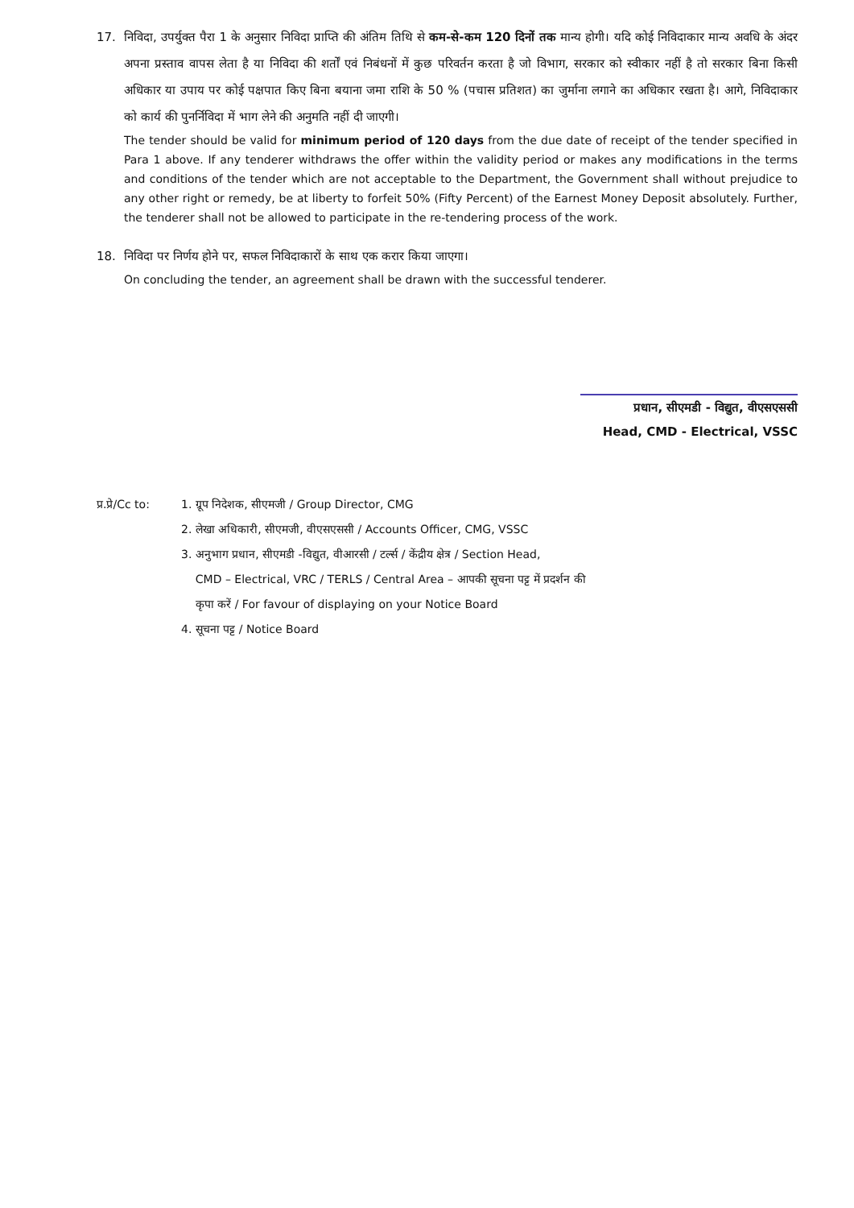17. निविदा, उपर्युक्त पैरा 1 के अनुसार निविदा प्राप्ति की अंतिम तिथि से कम-से-कम 120 दिनों तक मान्य होगी। यदि कोई निविदाकार मान्य अवधि के अंदर अपना प्रस्ताव वापस लेता है या निविदा की शर्तों एवं निबंधनों में कुछ परिवर्तन करता है जो विभाग, सरकार को स्वीकार नहीं है तो सरकार बिना किसी अधिकार या उपाय पर कोई पक्षपात किए बिना बयाना जमा राशि के 50 % (पचास प्रतिशत) का जुर्माना लगाने का अधिकार रखता है। आगे, निविदाकार को कार्य की पुनर्निविदा में भाग लेने की अनुमति नहीं दी जाएगी।
The tender should be valid for minimum period of 120 days from the due date of receipt of the tender specified in Para 1 above. If any tenderer withdraws the offer within the validity period or makes any modifications in the terms and conditions of the tender which are not acceptable to the Department, the Government shall without prejudice to any other right or remedy, be at liberty to forfeit 50% (Fifty Percent) of the Earnest Money Deposit absolutely. Further, the tenderer shall not be allowed to participate in the re-tendering process of the work.
18. निविदा पर निर्णय होने पर, सफल निविदाकारों के साथ एक करार किया जाएगा।
On concluding the tender, an agreement shall be drawn with the successful tenderer.
प्रधान, सीएमडी - विद्युत, वीएसएससी
Head, CMD - Electrical, VSSC
प्र.प्रे/Cc to:
1. ग्रूप निदेशक, सीएमजी / Group Director, CMG
2. लेखा अधिकारी, सीएमजी, वीएसएससी / Accounts Officer, CMG, VSSC
3. अनुभाग प्रधान, सीएमडी -विद्युत, वीआरसी / टर्ल्स / केंद्रीय क्षेत्र / Section Head,
CMD – Electrical, VRC / TERLS / Central Area – आपकी सूचना पट्ट में प्रदर्शन की
कृपा करें / For favour of displaying on your Notice Board
4. सूचना पट्ट / Notice Board